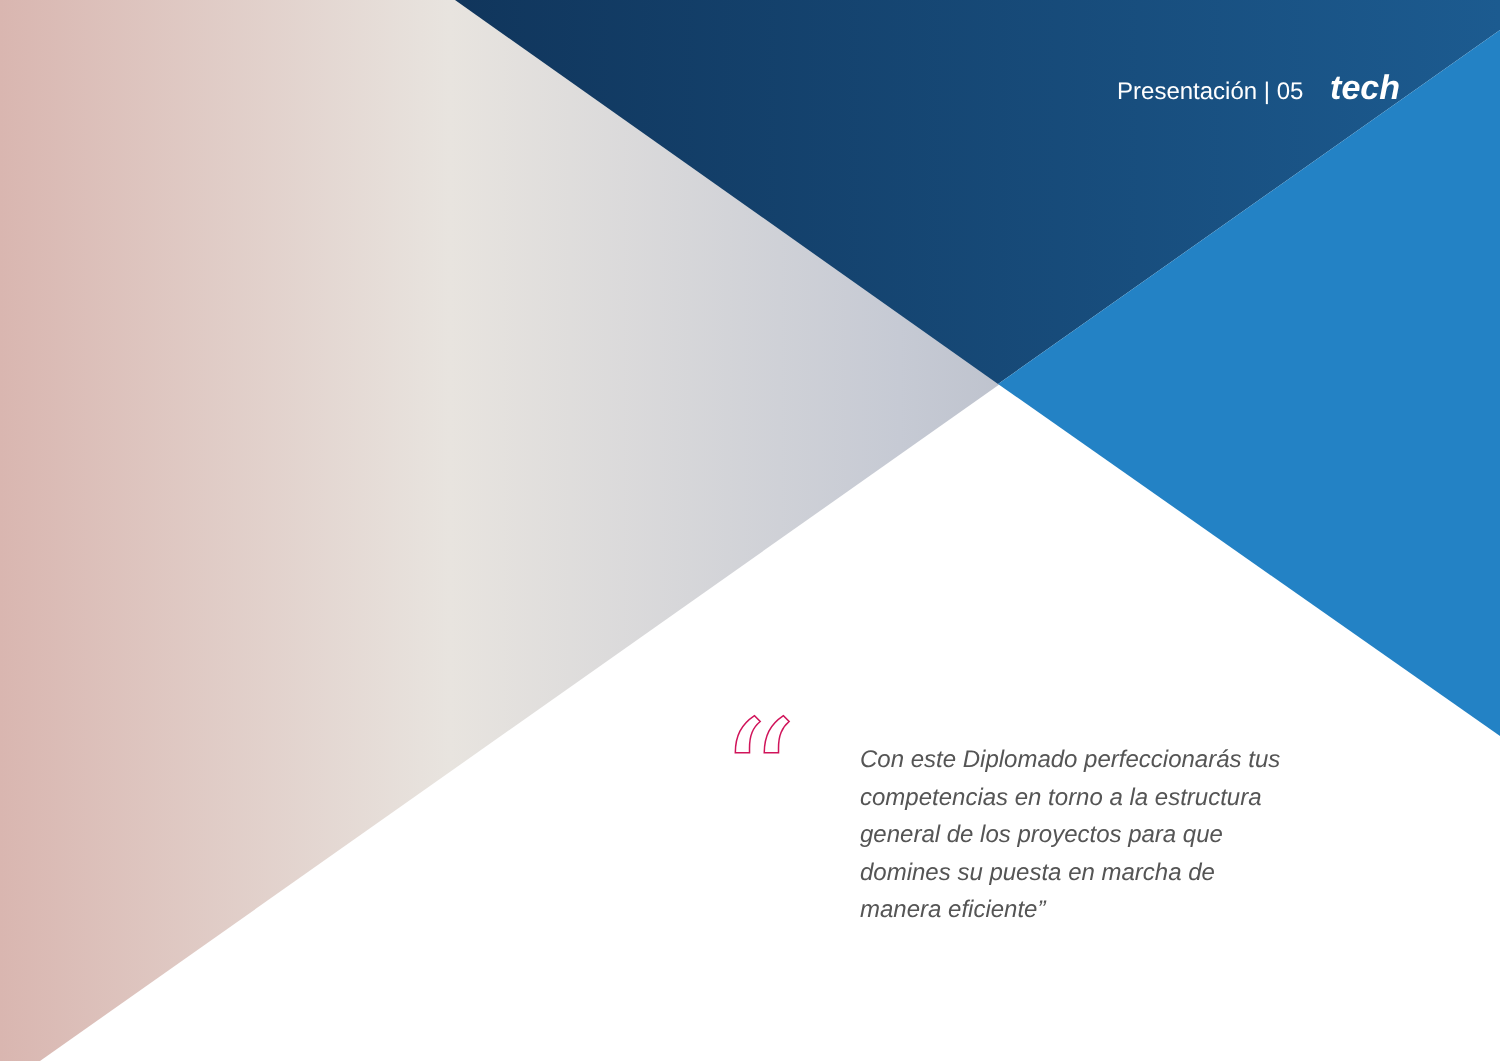Presentación | 05 tech
“
Con este Diplomado perfeccionarás tus competencias en torno a la estructura general de los proyectos para que domines su puesta en marcha de manera eficiente”